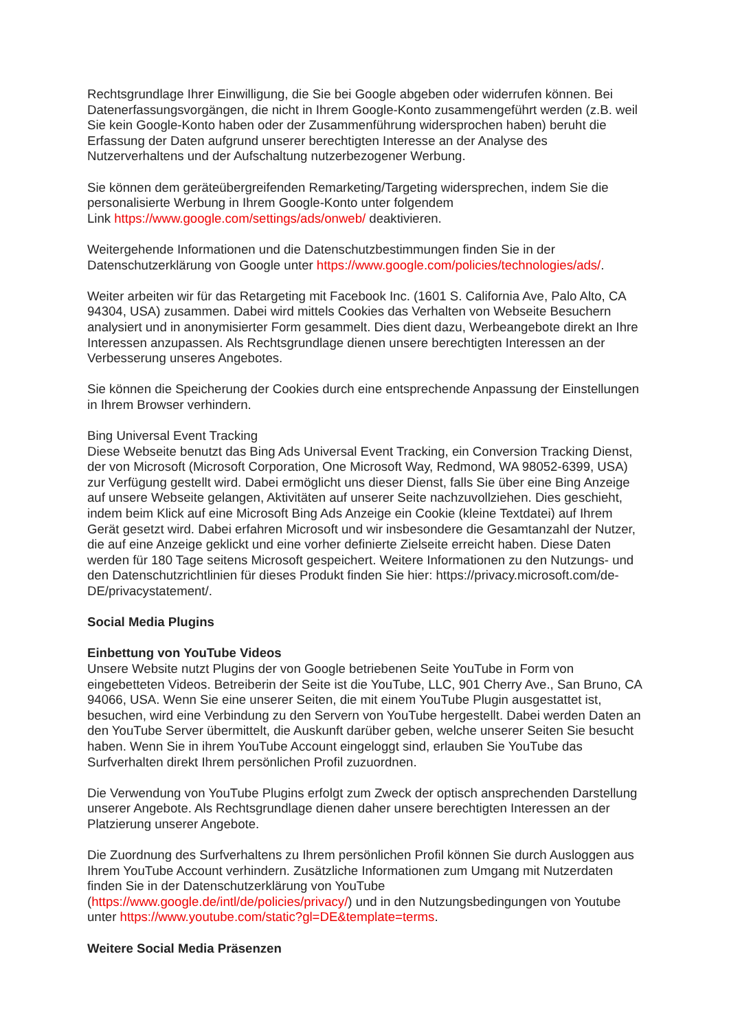Rechtsgrundlage Ihrer Einwilligung, die Sie bei Google abgeben oder widerrufen können. Bei Datenerfassungsvorgängen, die nicht in Ihrem Google-Konto zusammengeführt werden (z.B. weil Sie kein Google-Konto haben oder der Zusammenführung widersprochen haben) beruht die Erfassung der Daten aufgrund unserer berechtigten Interesse an der Analyse des Nutzerverhaltens und der Aufschaltung nutzerbezogener Werbung.
Sie können dem geräteübergreifenden Remarketing/Targeting widersprechen, indem Sie die personalisierte Werbung in Ihrem Google-Konto unter folgendem
Link https://www.google.com/settings/ads/onweb/ deaktivieren.
Weitergehende Informationen und die Datenschutzbestimmungen finden Sie in der Datenschutzerklärung von Google unter https://www.google.com/policies/technologies/ads/.
Weiter arbeiten wir für das Retargeting mit Facebook Inc. (1601 S. California Ave, Palo Alto, CA 94304, USA) zusammen. Dabei wird mittels Cookies das Verhalten von Webseite Besuchern analysiert und in anonymisierter Form gesammelt. Dies dient dazu, Werbeangebote direkt an Ihre Interessen anzupassen. Als Rechtsgrundlage dienen unsere berechtigten Interessen an der Verbesserung unseres Angebotes.
Sie können die Speicherung der Cookies durch eine entsprechende Anpassung der Einstellungen in Ihrem Browser verhindern.
Bing Universal Event Tracking
Diese Webseite benutzt das Bing Ads Universal Event Tracking, ein Conversion Tracking Dienst, der von Microsoft (Microsoft Corporation, One Microsoft Way, Redmond, WA 98052-6399, USA) zur Verfügung gestellt wird. Dabei ermöglicht uns dieser Dienst, falls Sie über eine Bing Anzeige auf unsere Webseite gelangen, Aktivitäten auf unserer Seite nachzuvollziehen. Dies geschieht, indem beim Klick auf eine Microsoft Bing Ads Anzeige ein Cookie (kleine Textdatei) auf Ihrem Gerät gesetzt wird. Dabei erfahren Microsoft und wir insbesondere die Gesamtanzahl der Nutzer, die auf eine Anzeige geklickt und eine vorher definierte Zielseite erreicht haben. Diese Daten werden für 180 Tage seitens Microsoft gespeichert. Weitere Informationen zu den Nutzungs- und den Datenschutzrichtlinien für dieses Produkt finden Sie hier: https://privacy.microsoft.com/de-DE/privacystatement/.
Social Media Plugins
Einbettung von YouTube Videos
Unsere Website nutzt Plugins der von Google betriebenen Seite YouTube in Form von eingebetteten Videos. Betreiberin der Seite ist die YouTube, LLC, 901 Cherry Ave., San Bruno, CA 94066, USA. Wenn Sie eine unserer Seiten, die mit einem YouTube Plugin ausgestattet ist, besuchen, wird eine Verbindung zu den Servern von YouTube hergestellt. Dabei werden Daten an den YouTube Server übermittelt, die Auskunft darüber geben, welche unserer Seiten Sie besucht haben. Wenn Sie in ihrem YouTube Account eingeloggt sind, erlauben Sie YouTube das Surfverhalten direkt Ihrem persönlichen Profil zuzuordnen.
Die Verwendung von YouTube Plugins erfolgt zum Zweck der optisch ansprechenden Darstellung unserer Angebote. Als Rechtsgrundlage dienen daher unsere berechtigten Interessen an der Platzierung unserer Angebote.
Die Zuordnung des Surfverhaltens zu Ihrem persönlichen Profil können Sie durch Ausloggen aus Ihrem YouTube Account verhindern. Zusätzliche Informationen zum Umgang mit Nutzerdaten finden Sie in der Datenschutzerklärung von YouTube (https://www.google.de/intl/de/policies/privacy/) und in den Nutzungsbedingungen von Youtube unter https://www.youtube.com/static?gl=DE&template=terms.
Weitere Social Media Präsenzen